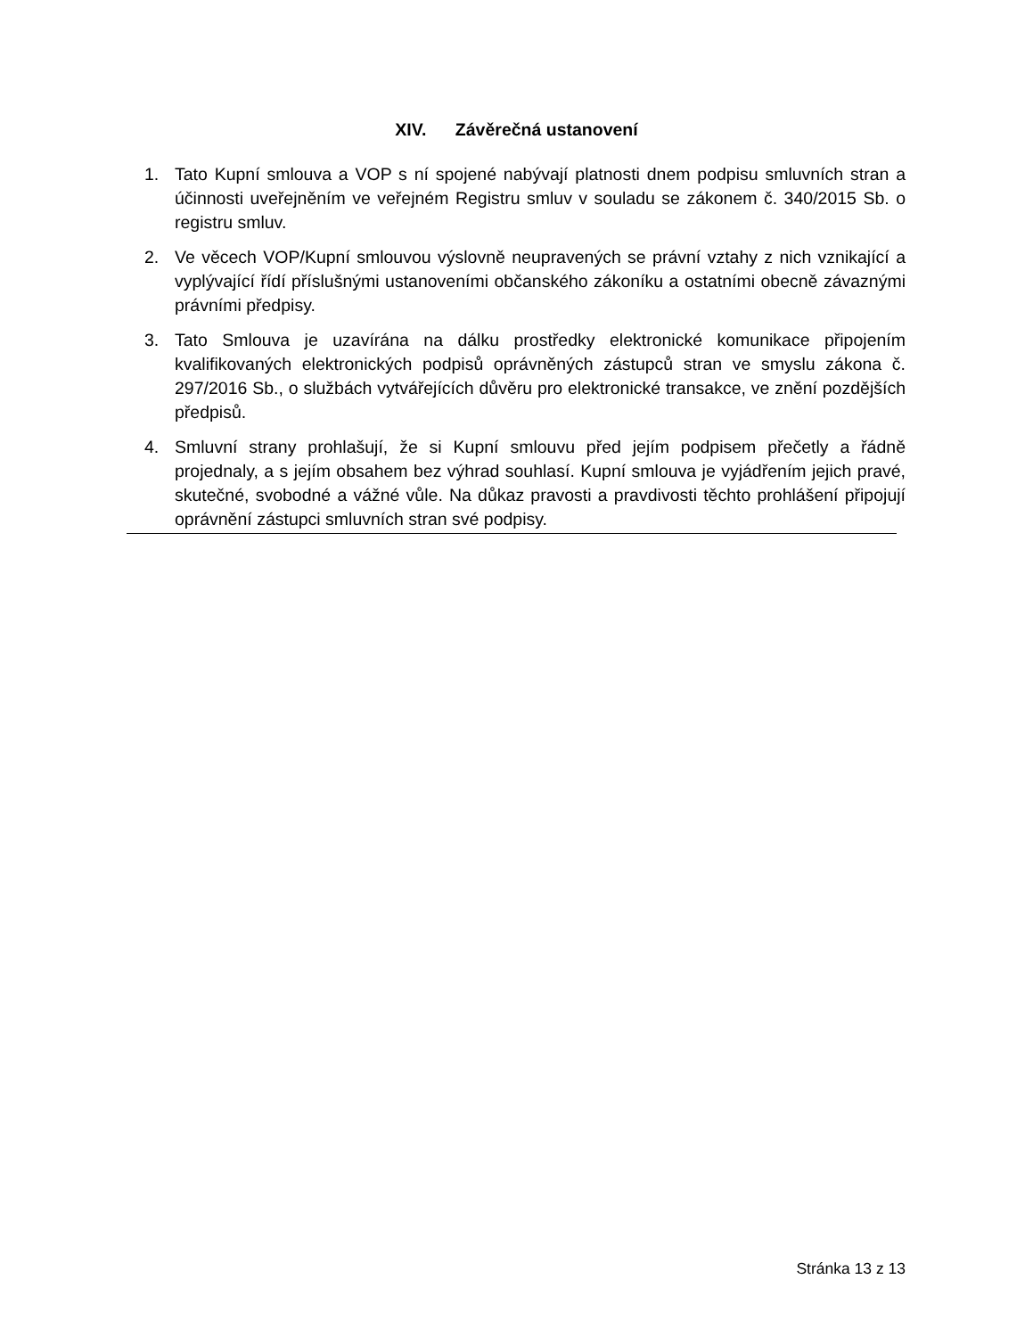XIV. Závěrečná ustanovení
1. Tato Kupní smlouva a VOP s ní spojené nabývají platnosti dnem podpisu smluvních stran a účinnosti uveřejněním ve veřejném Registru smluv v souladu se zákonem č. 340/2015 Sb. o registru smluv.
2. Ve věcech VOP/Kupní smlouvou výslovně neupravených se právní vztahy z nich vznikající a vyplývající řídí příslušnými ustanoveními občanského zákoníku a ostatními obecně závaznými právními předpisy.
3. Tato Smlouva je uzavírána na dálku prostředky elektronické komunikace připojením kvalifikovaných elektronických podpisů oprávněných zástupců stran ve smyslu zákona č. 297/2016 Sb., o službách vytvářejících důvěru pro elektronické transakce, ve znění pozdějších předpisů.
4. Smluvní strany prohlašují, že si Kupní smlouvu před jejím podpisem přečetly a řádně projednaly, a s jejím obsahem bez výhrad souhlasí. Kupní smlouva je vyjádřením jejich pravé, skutečné, svobodné a vážné vůle. Na důkaz pravosti a pravdivosti těchto prohlášení připojují oprávnění zástupci smluvních stran své podpisy.
Stránka 13 z 13